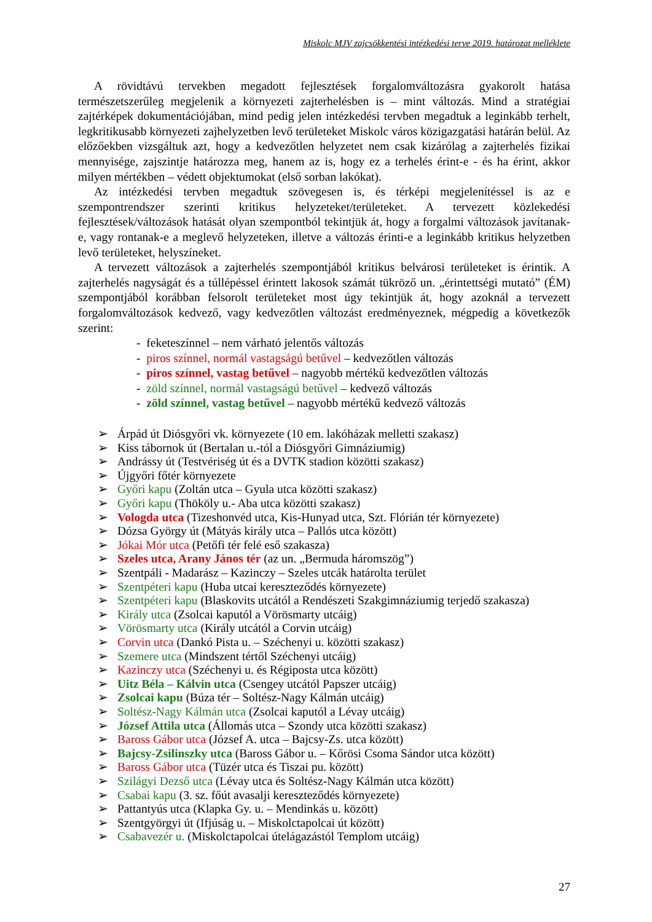Miskolc MJV zajcsökkentési intézkedési terve 2019. határozat melléklete
A rövidtávú tervekben megadott fejlesztések forgalomváltozásra gyakorolt hatása természetszerűleg megjelenik a környezeti zajterhelésben is – mint változás. Mind a stratégiai zajtérképek dokumentációjában, mind pedig jelen intézkedési tervben megadtuk a leginkább terhelt, legkritikusabb környezeti zajhelyzetben levő területeket Miskolc város közigazgatási határán belül. Az előzőekben vizsgáltuk azt, hogy a kedvezőtlen helyzetet nem csak kizárólag a zajterhelés fizikai mennyisége, zajszintje határozza meg, hanem az is, hogy ez a terhelés érint-e - és ha érint, akkor milyen mértékben – védett objektumokat (első sorban lakókat).
Az intézkedési tervben megadtuk szövegesen is, és térképi megjelenítéssel is az e szempontrendszer szerinti kritikus helyzeteket/területeket. A tervezett közlekedési fejlesztések/változások hatását olyan szempontból tekintjük át, hogy a forgalmi változások javítanak-e, vagy rontanak-e a meglevő helyzeteken, illetve a változás érinti-e a leginkább kritikus helyzetben levő területeket, helyszíneket.
A tervezett változások a zajterhelés szempontjából kritikus belvárosi területeket is érintik. A zajterhelés nagyságát és a túllépéssel érintett lakosok számát tükröző un. „érintettségi mutató” (ÉM) szempontjából korábban felsorolt területeket most úgy tekintjük át, hogy azoknál a tervezett forgalomváltozások kedvező, vagy kedvezőtlen változást eredményeznek, mégpedig a következők szerint:
- feketeszínnel – nem várható jelentős változás
- piros színnel, normál vastagságú betűvel – kedvezőtlen változás
- piros színnel, vastag betűvel – nagyobb mértékű kedvezőtlen változás
- zöld színnel, normál vastagságú betűvel – kedvező változás
- zöld színnel, vastag betűvel – nagyobb mértékű kedvező változás
➢ Árpád út Diósgyőri vk. környezete (10 em. lakóházak melletti szakasz)
➢ Kiss tábornok út (Bertalan u.-tól a Diósgyőri Gimnáziumig)
➢ Andrássy út (Testvériség út és a DVTK stadion közötti szakasz)
➢ Újgyőri főtér környezete
➢ Győri kapu (Zoltán utca – Gyula utca közötti szakasz)
➢ Győri kapu (Thököly u.- Aba utca közötti szakasz)
➢ Vologda utca (Tizeshonvéd utca, Kis-Hunyad utca, Szt. Flórián tér környezete)
➢ Dózsa György út (Mátyás király utca – Pallós utca között)
➢ Jókai Mór utca (Petőfi tér felé eső szakasza)
➢ Szeles utca, Arany János tér (az un. „Bermuda háromszög”)
➢ Szentpáli - Madarász – Kazinczy – Szeles utcák határolta terület
➢ Szentpéteri kapu (Huba utcai kereszteződés környezete)
➢ Szentpéteri kapu (Blaskovits utcától a Rendészeti Szakgimnáziumig terjedő szakasza)
➢ Király utca (Zsolcai kaputól a Vörösmarty utcáig)
➢ Vörösmarty utca (Király utcától a Corvin utcáig)
➢ Corvin utca (Dankó Pista u. – Széchenyi u. közötti szakasz)
➢ Szemere utca (Mindszent tértől Széchenyi utcáig)
➢ Kazinczy utca (Széchenyi u. és Régiposta utca között)
➢ Uitz Béla – Kálvin utca (Csengey utcától Papszer utcáig)
➢ Zsolcai kapu (Búza tér – Soltész-Nagy Kálmán utcáig)
➢ Soltész-Nagy Kálmán utca (Zsolcai kaputól a Lévay utcáig)
➢ József Attila utca (Állomás utca – Szondy utca közötti szakasz)
➢ Baross Gábor utca (József A. utca – Bajcsy-Zs. utca között)
➢ Bajcsy-Zsilinszky utca (Baross Gábor u. – Kőrösi Csoma Sándor utca között)
➢ Baross Gábor utca (Tüzér utca és Tiszai pu. között)
➢ Szilágyi Dezső utca (Lévay utca és Soltész-Nagy Kálmán utca között)
➢ Csabai kapu (3. sz. főút avasalji kereszteződés környezete)
➢ Pattantyús utca (Klapka Gy. u. – Mendinkás u. között)
➢ Szentgyörgyi út (Ifjúság u. – Miskolctapolcai út között)
➢ Csabavezér u. (Miskolctapolcai útelágazástól Templom utcáig)
27